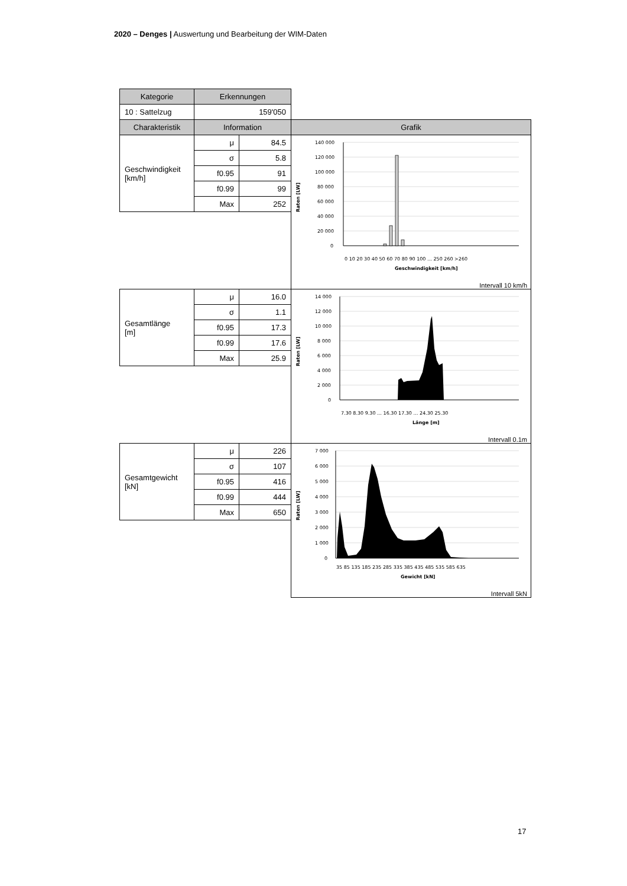2020 – Denges | Auswertung und Bearbeitung der WIM-Daten
| Kategorie | Erkennungen | | |
| 10 : Sattelzug | 159'050 | | |
| Charakteristik | Information | | Grafik |
| Geschwindigkeit [km/h] | μ | 84.5 | Raten [LW] 140 000 120 000 100 000 80 000 60 000 40 000 20 000 0 0 10 20 30 40 50 60 70 80 90 100 … 250 260 >260 Geschwindigkeit [km/h] Intervall 10 km/h |
| | σ | 5.8 | |
| | f0.95 | 91 | |
| | f0.99 | 99 | |
| | Max | 252 | |
| Gesamtlänge [m] | μ | 16.0 | Raten [LW] 14 000 12 000 10 000 8 000 6 000 4 000 2 000 0 7.30 8.30 9.30 … 16.30 17.30 … 24.30 25.30 Länge [m] Intervall 0.1m |
| | σ | 1.1 | |
| | f0.95 | 17.3 | |
| | f0.99 | 17.6 | |
| | Max | 25.9 | |
| Gesamtgewicht [kN] | μ | 226 | Raten [LW] 7 000 6 000 5 000 4 000 3 000 2 000 1 000 0 35 85 135 185 235 285 335 385 435 485 535 585 635 Gewicht [kN] Intervall 5kN |
| | σ | 107 | |
| | f0.95 | 416 | |
| | f0.99 | 444 | |
| | Max | 650 | |
17